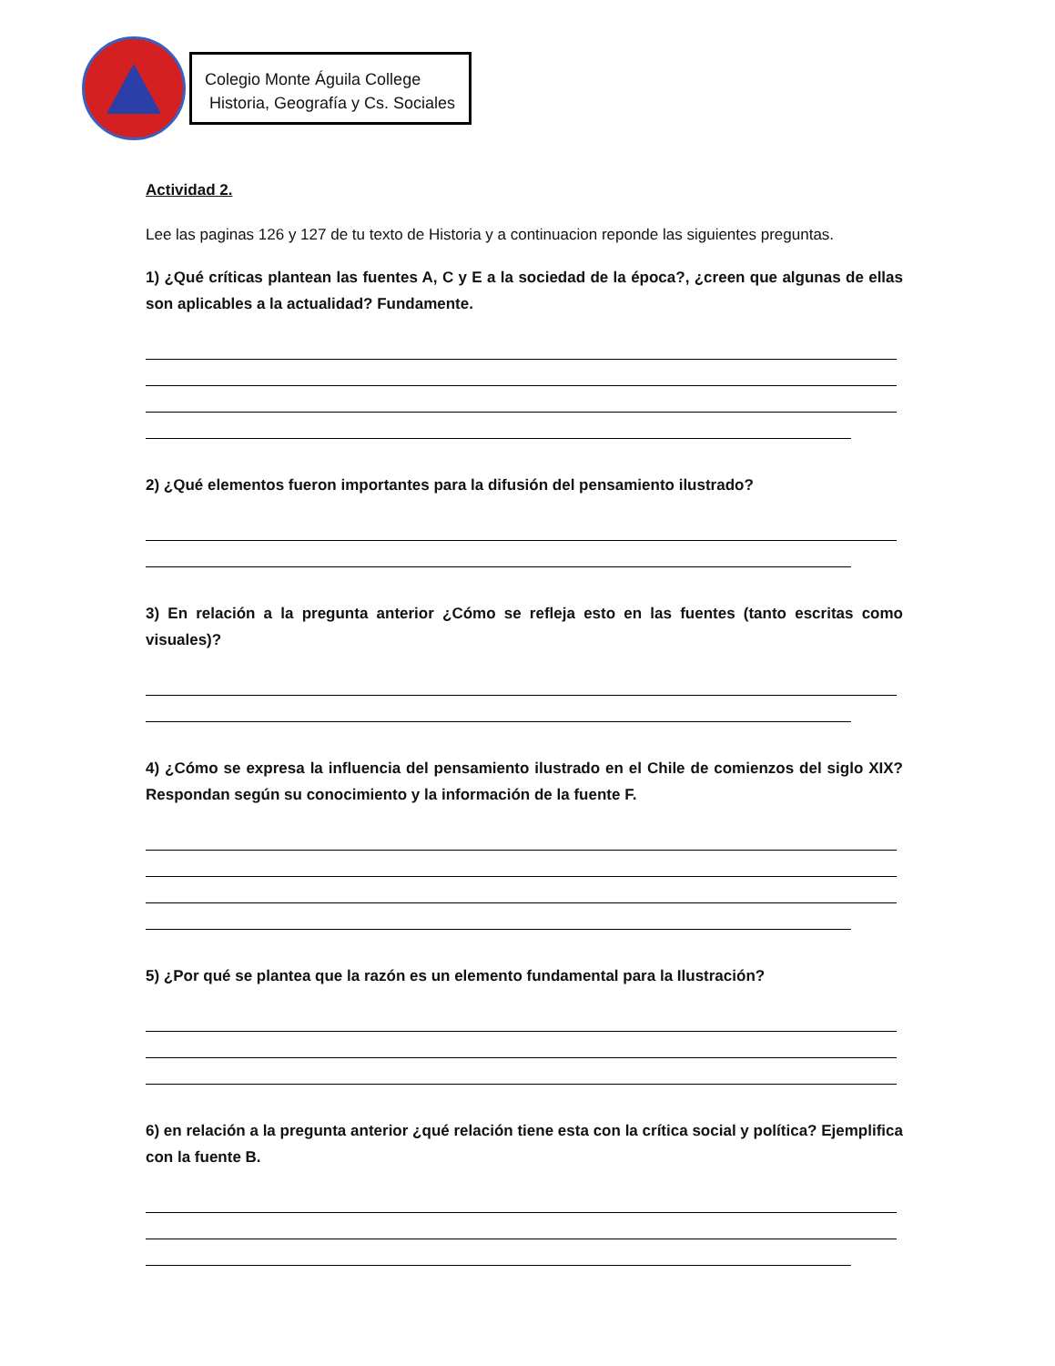Colegio Monte Águila College
Historia, Geografía y Cs. Sociales
Actividad 2.
Lee las paginas 126 y 127 de tu texto de Historia y a continuacion reponde las siguientes preguntas.
1) ¿Qué críticas plantean las fuentes A, C y E a la sociedad de la época?, ¿creen que algunas de ellas son aplicables a la actualidad? Fundamente.
2) ¿Qué elementos fueron importantes para la difusión del pensamiento ilustrado?
3) En relación a la pregunta anterior ¿Cómo se refleja esto en las fuentes (tanto escritas como visuales)?
4) ¿Cómo se expresa la influencia del pensamiento ilustrado en el Chile de comienzos del siglo XIX? Respondan según su conocimiento y la información de la fuente F.
5) ¿Por qué se plantea que la razón es un elemento fundamental para la Ilustración?
6) en relación a la pregunta anterior ¿qué relación tiene esta con la crítica social y política? Ejemplifica con la fuente B.